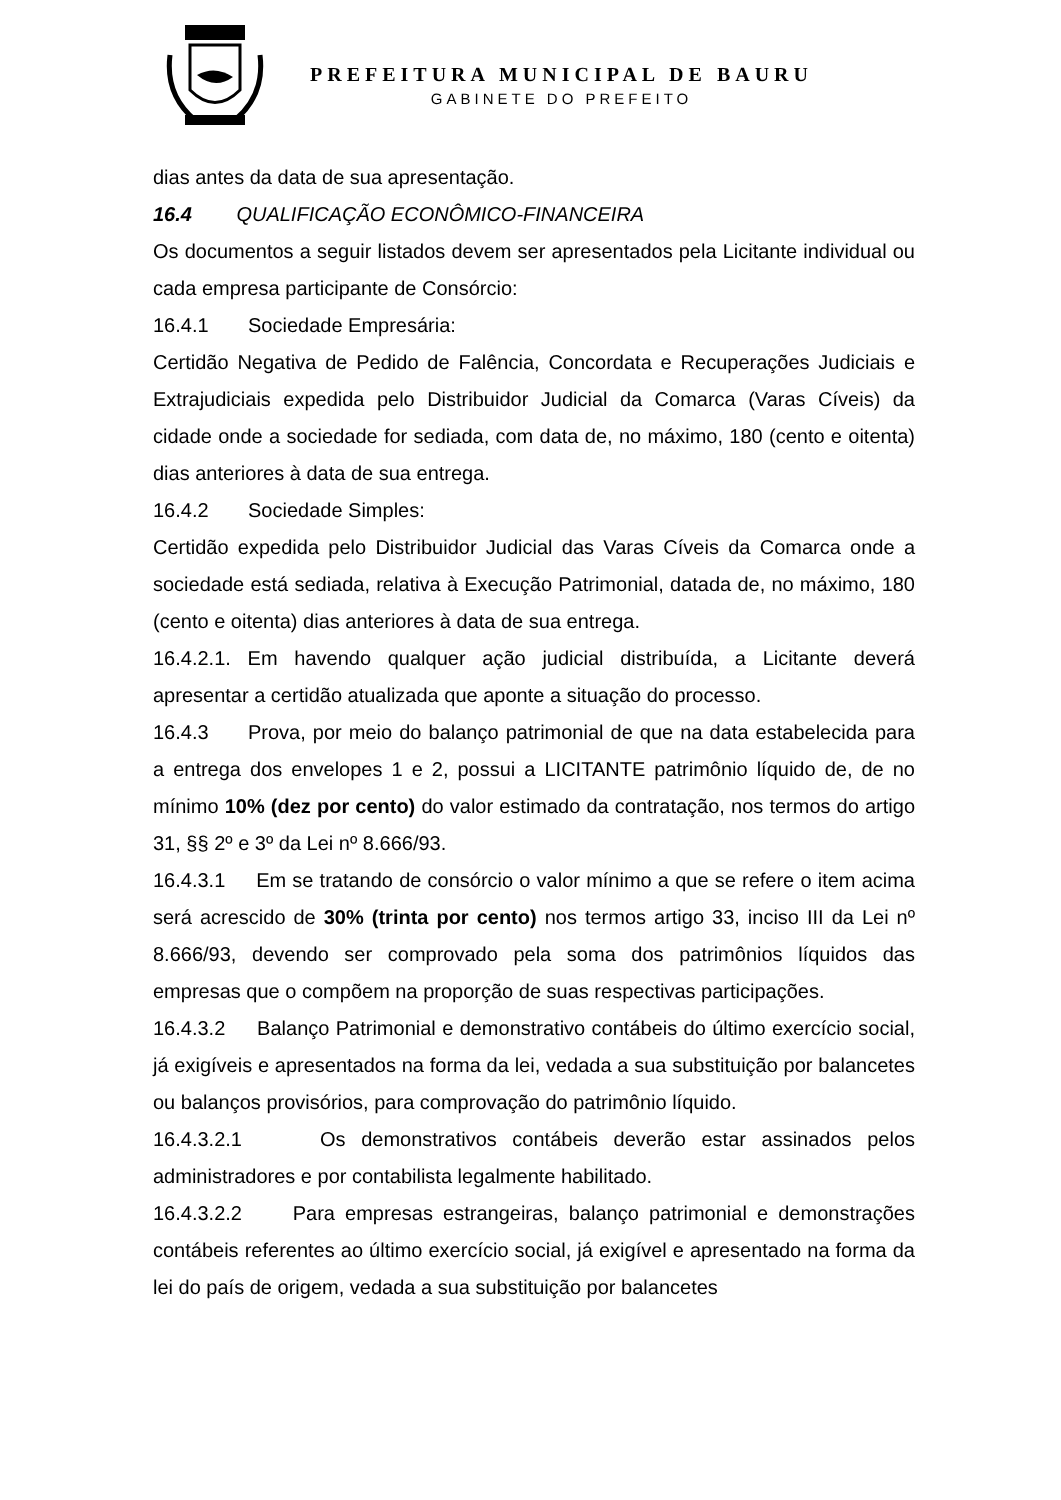PREFEITURA MUNICIPAL DE BAURU
GABINETE DO PREFEITO
dias antes da data de sua apresentação.
16.4 QUALIFICAÇÃO ECONÔMICO-FINANCEIRA
Os documentos a seguir listados devem ser apresentados pela Licitante individual ou cada empresa participante de Consórcio:
16.4.1 Sociedade Empresária:
Certidão Negativa de Pedido de Falência, Concordata e Recuperações Judiciais e Extrajudiciais expedida pelo Distribuidor Judicial da Comarca (Varas Cíveis) da cidade onde a sociedade for sediada, com data de, no máximo, 180 (cento e oitenta) dias anteriores à data de sua entrega.
16.4.2 Sociedade Simples:
Certidão expedida pelo Distribuidor Judicial das Varas Cíveis da Comarca onde a sociedade está sediada, relativa à Execução Patrimonial, datada de, no máximo, 180 (cento e oitenta) dias anteriores à data de sua entrega.
16.4.2.1. Em havendo qualquer ação judicial distribuída, a Licitante deverá apresentar a certidão atualizada que aponte a situação do processo.
16.4.3 Prova, por meio do balanço patrimonial de que na data estabelecida para a entrega dos envelopes 1 e 2, possui a LICITANTE patrimônio líquido de, de no mínimo 10% (dez por cento) do valor estimado da contratação, nos termos do artigo 31, §§ 2º e 3º da Lei nº 8.666/93.
16.4.3.1 Em se tratando de consórcio o valor mínimo a que se refere o item acima será acrescido de 30% (trinta por cento) nos termos artigo 33, inciso III da Lei nº 8.666/93, devendo ser comprovado pela soma dos patrimônios líquidos das empresas que o compõem na proporção de suas respectivas participações.
16.4.3.2 Balanço Patrimonial e demonstrativo contábeis do último exercício social, já exigíveis e apresentados na forma da lei, vedada a sua substituição por balancetes ou balanços provisórios, para comprovação do patrimônio líquido.
16.4.3.2.1 Os demonstrativos contábeis deverão estar assinados pelos administradores e por contabilista legalmente habilitado.
16.4.3.2.2 Para empresas estrangeiras, balanço patrimonial e demonstrações contábeis referentes ao último exercício social, já exigível e apresentado na forma da lei do país de origem, vedada a sua substituição por balancetes